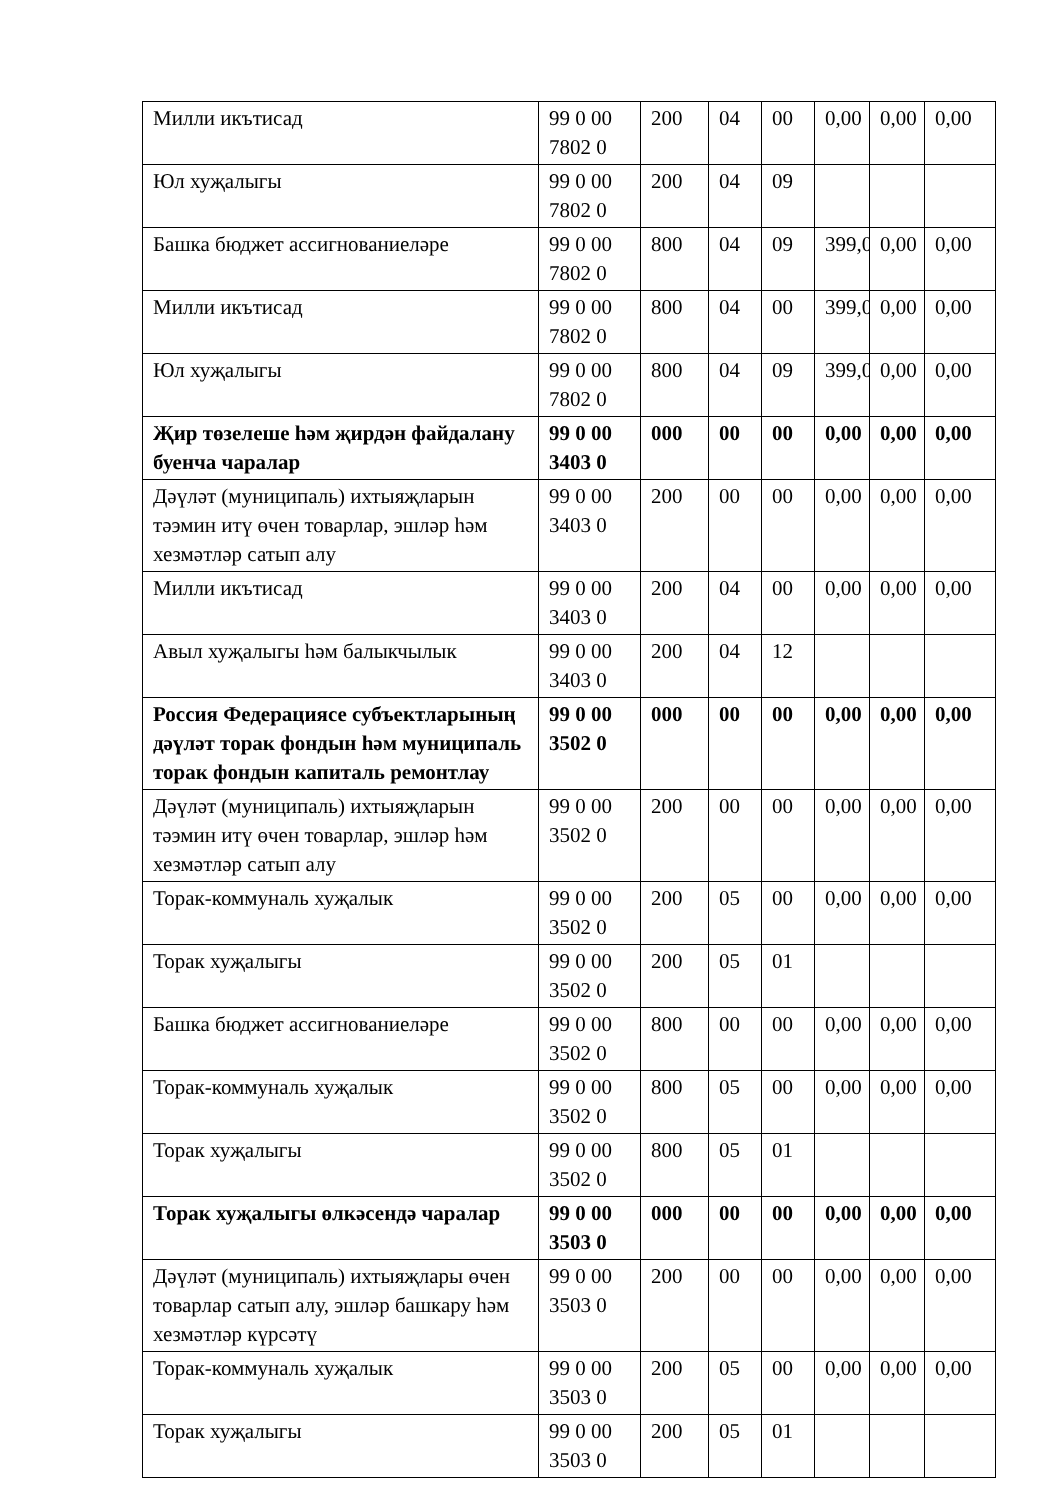| Милли икътисад | 99 0 00 7802 0 | 200 | 04 | 00 | 0,00 | 0,00 | 0,00 |
| Юл хуҗалыгы | 99 0 00 7802 0 | 200 | 04 | 09 | | | |
| Башка бюджет ассигнованиеләре | 99 0 00 7802 0 | 800 | 04 | 09 | 399,0 | 0,00 | 0,00 |
| Милли икътисад | 99 0 00 7802 0 | 800 | 04 | 00 | 399,0 | 0,00 | 0,00 |
| Юл хуҗалыгы | 99 0 00 7802 0 | 800 | 04 | 09 | 399,0 | 0,00 | 0,00 |
| Җир төзелеше һәм җирдән файдалану буенча чаралар | 99 0 00 3403 0 | 000 | 00 | 00 | 0,00 | 0,00 | 0,00 |
| Дәүләт (муниципаль) ихтыяҗларын тәэмин итү өчен товарлар, эшләр һәм хезмәтләр сатып алу | 99 0 00 3403 0 | 200 | 00 | 00 | 0,00 | 0,00 | 0,00 |
| Милли икътисад | 99 0 00 3403 0 | 200 | 04 | 00 | 0,00 | 0,00 | 0,00 |
| Авыл хуҗалыгы һәм балыкчылык | 99 0 00 3403 0 | 200 | 04 | 12 | | | |
| Россия Федерациясе субъектларының дәүләт торак фондын һәм муниципаль торак фондын капиталь ремонтлау | 99 0 00 3502 0 | 000 | 00 | 00 | 0,00 | 0,00 | 0,00 |
| Дәүләт (муниципаль) ихтыяҗларын тәэмин итү өчен товарлар, эшләр һәм хезмәтләр сатып алу | 99 0 00 3502 0 | 200 | 00 | 00 | 0,00 | 0,00 | 0,00 |
| Торак-коммуналь хуҗалык | 99 0 00 3502 0 | 200 | 05 | 00 | 0,00 | 0,00 | 0,00 |
| Торак хуҗалыгы | 99 0 00 3502 0 | 200 | 05 | 01 | | | |
| Башка бюджет ассигнованиеләре | 99 0 00 3502 0 | 800 | 00 | 00 | 0,00 | 0,00 | 0,00 |
| Торак-коммуналь хуҗалык | 99 0 00 3502 0 | 800 | 05 | 00 | 0,00 | 0,00 | 0,00 |
| Торак хуҗалыгы | 99 0 00 3502 0 | 800 | 05 | 01 | | | |
| Торак хуҗалыгы өлкәсендә чаралар | 99 0 00 3503 0 | 000 | 00 | 00 | 0,00 | 0,00 | 0,00 |
| Дәүләт (муниципаль) ихтыяҗлары өчен товарлар сатып алу, эшләр башкару һәм хезмәтләр күрсәтү | 99 0 00 3503 0 | 200 | 00 | 00 | 0,00 | 0,00 | 0,00 |
| Торак-коммуналь хуҗалык | 99 0 00 3503 0 | 200 | 05 | 00 | 0,00 | 0,00 | 0,00 |
| Торак хуҗалыгы | 99 0 00 3503 0 | 200 | 05 | 01 | | | |